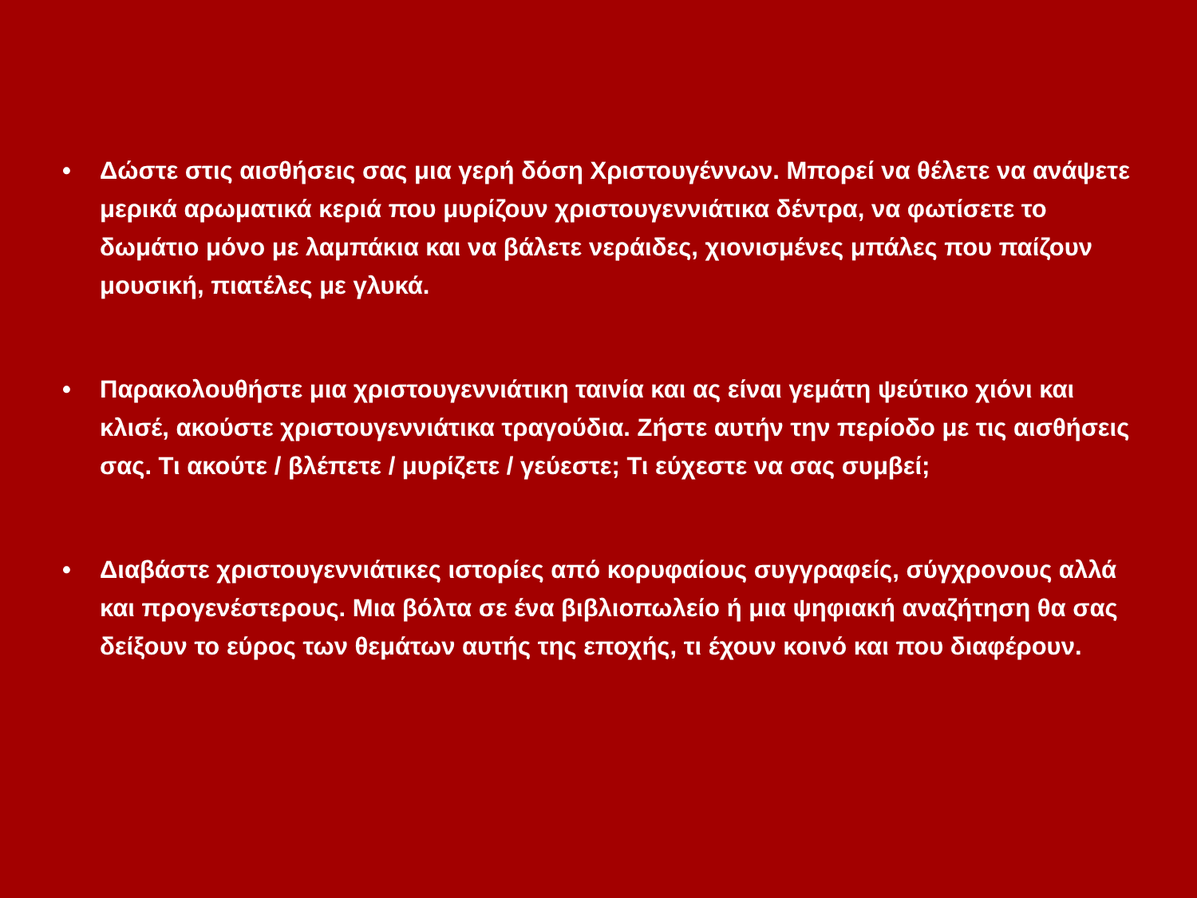• Δώστε στις αισθήσεις σας μια γερή δόση Χριστουγέννων. Μπορεί να θέλετε να ανάψετε μερικά αρωματικά κεριά που μυρίζουν χριστουγεννιάτικα δέντρα, να φωτίσετε το δωμάτιο μόνο με λαμπάκια και να βάλετε νεράιδες, χιονισμένες μπάλες που παίζουν μουσική, πιατέλες με γλυκά.
• Παρακολουθήστε μια χριστουγεννιάτικη ταινία και ας είναι γεμάτη ψεύτικο χιόνι και κλισέ, ακούστε χριστουγεννιάτικα τραγούδια. Ζήστε αυτήν την περίοδο με τις αισθήσεις σας. Τι ακούτε / βλέπετε / μυρίζετε / γεύεστε; Τι εύχεστε να σας συμβεί;
• Διαβάστε χριστουγεννιάτικες ιστορίες από κορυφαίους συγγραφείς, σύγχρονους αλλά και προγενέστερους. Μια βόλτα σε ένα βιβλιοπωλείο ή μια ψηφιακή αναζήτηση θα σας δείξουν το εύρος των θεμάτων αυτής της εποχής, τι έχουν κοινό και που διαφέρουν.